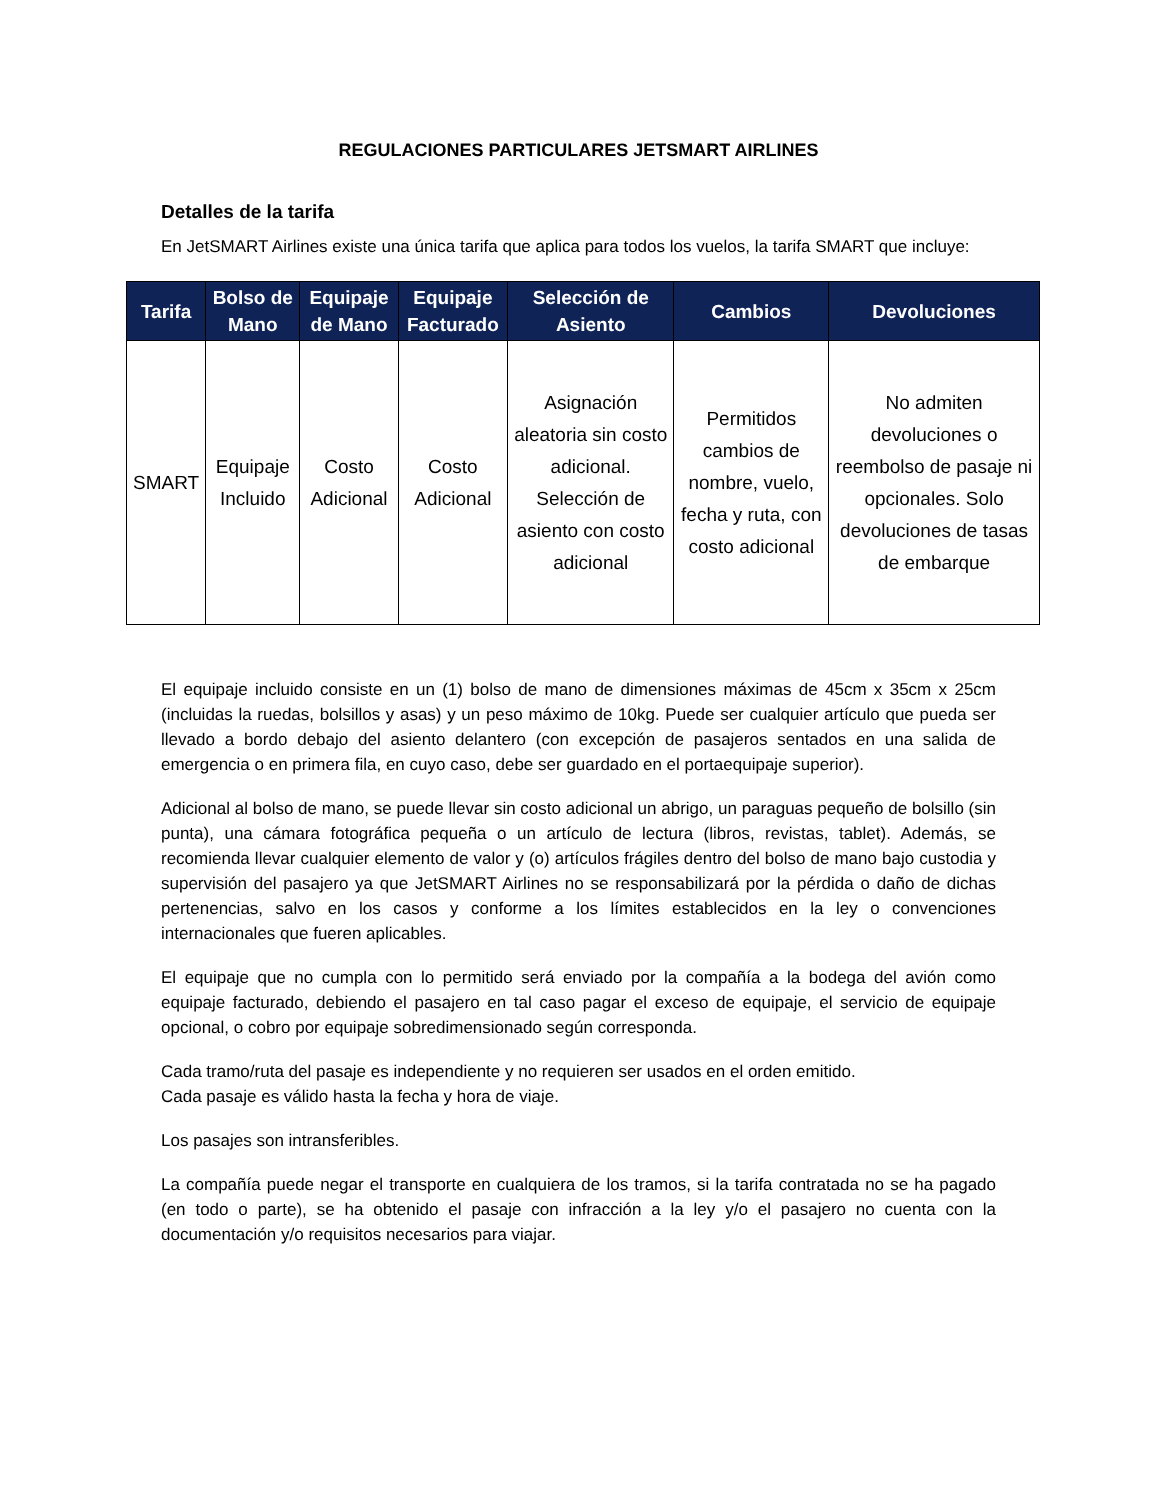REGULACIONES PARTICULARES JETSMART AIRLINES
Detalles de la tarifa
En JetSMART Airlines existe una única tarifa que aplica para todos los vuelos, la tarifa SMART que incluye:
| Tarifa | Bolso de Mano | Equipaje de Mano | Equipaje Facturado | Selección de Asiento | Cambios | Devoluciones |
| --- | --- | --- | --- | --- | --- | --- |
| SMART | Equipaje Incluido | Costo Adicional | Costo Adicional | Asignación aleatoria sin costo adicional. Selección de asiento con costo adicional | Permitidos cambios de nombre, vuelo, fecha y ruta, con costo adicional | No admiten devoluciones o reembolso de pasaje ni opcionales. Solo devoluciones de tasas de embarque |
El equipaje incluido consiste en un (1) bolso de mano de dimensiones máximas de 45cm x 35cm x 25cm (incluidas la ruedas, bolsillos y asas) y un peso máximo de 10kg. Puede ser cualquier artículo que pueda ser llevado a bordo debajo del asiento delantero (con excepción de pasajeros sentados en una salida de emergencia o en primera fila, en cuyo caso, debe ser guardado en el portaequipaje superior).
Adicional al bolso de mano, se puede llevar sin costo adicional un abrigo, un paraguas pequeño de bolsillo (sin punta), una cámara fotográfica pequeña o un artículo de lectura (libros, revistas, tablet). Además, se recomienda llevar cualquier elemento de valor y (o) artículos frágiles dentro del bolso de mano bajo custodia y supervisión del pasajero ya que JetSMART Airlines no se responsabilizará por la pérdida o daño de dichas pertenencias, salvo en los casos y conforme a los límites establecidos en la ley o convenciones internacionales que fueren aplicables.
El equipaje que no cumpla con lo permitido será enviado por la compañía a la bodega del avión como equipaje facturado, debiendo el pasajero en tal caso pagar el exceso de equipaje, el servicio de equipaje opcional, o cobro por equipaje sobredimensionado según corresponda.
Cada tramo/ruta del pasaje es independiente y no requieren ser usados en el orden emitido.
Cada pasaje es válido hasta la fecha y hora de viaje.
Los pasajes son intransferibles.
La compañía puede negar el transporte en cualquiera de los tramos, si la tarifa contratada no se ha pagado (en todo o parte), se ha obtenido el pasaje con infracción a la ley y/o el pasajero no cuenta con la documentación y/o requisitos necesarios para viajar.